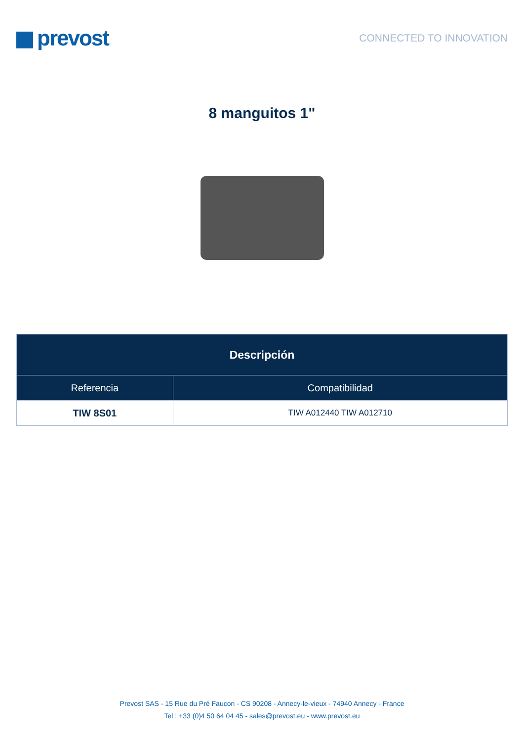prevost
CONNECTED TO INNOVATION
8 manguitos 1"
| Descripción | |
| --- | --- |
| Referencia | Compatibilidad |
| TIW 8S01 | TIW A012440 TIW A012710 |
Prevost SAS - 15 Rue du Pré Faucon - CS 90208 - Annecy-le-vieux - 74940 Annecy - France
Tel : +33 (0)4 50 64 04 45 - sales@prevost.eu - www.prevost.eu